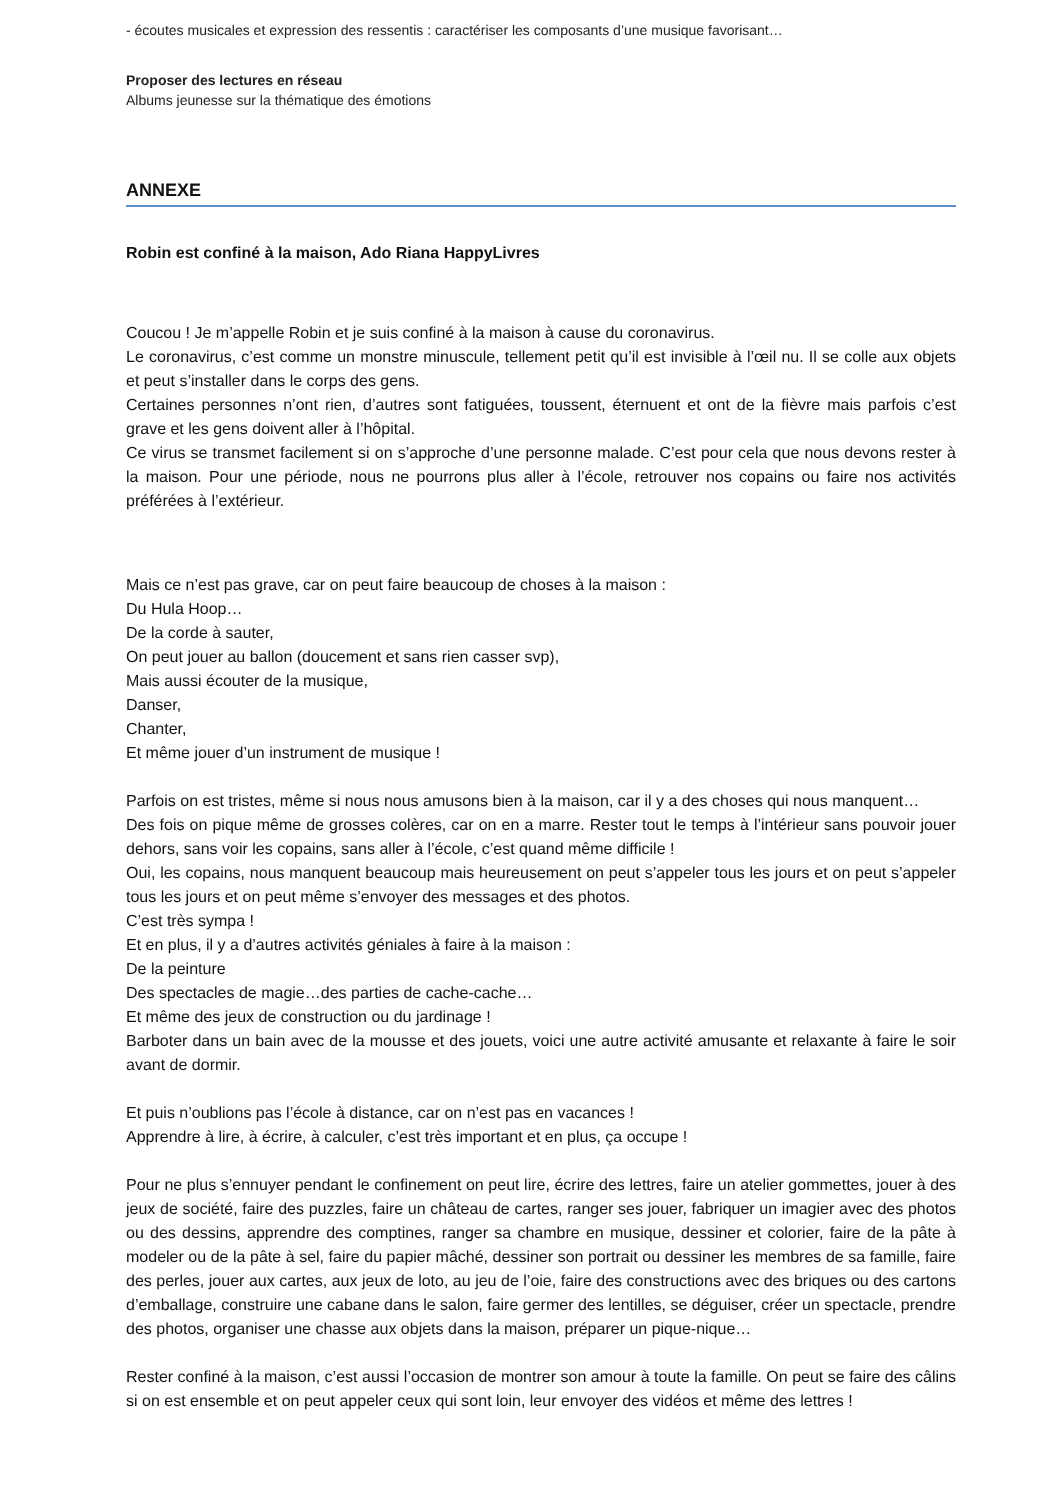- écoutes musicales et expression des ressentis : caractériser les composants d’une musique favorisant…
Proposer des lectures en réseau
Albums jeunesse sur la thématique des émotions
ANNEXE
Robin est confiné à la maison, Ado Riana HappyLivres
Coucou ! Je m’appelle Robin et je suis confiné à la maison à cause du coronavirus.
Le coronavirus, c’est comme un monstre minuscule, tellement petit qu’il est invisible à l’œil nu. Il se colle aux objets et peut s’installer dans le corps des gens.
Certaines personnes n’ont rien, d’autres sont fatiguées, toussent, éternuent et ont de la fièvre mais parfois c’est grave et les gens doivent aller à l’hôpital.
Ce virus se transmet facilement si on s’approche d’une personne malade. C’est pour cela que nous devons rester à la maison. Pour une période, nous ne pourrons plus aller à l’école, retrouver nos copains ou faire nos activités préférées à l’extérieur.
Mais ce n’est pas grave, car on peut faire beaucoup de choses à la maison :
Du Hula Hoop…
De la corde à sauter,
On peut jouer au ballon (doucement et sans rien casser svp),
Mais aussi écouter de la musique,
Danser,
Chanter,
Et même jouer d’un instrument de musique !
Parfois on est tristes, même si nous nous amusons bien à la maison, car il y a des choses qui nous manquent…
Des fois on pique même de grosses colères, car on en a marre. Rester tout le temps à l’intérieur sans pouvoir jouer dehors, sans voir les copains, sans aller à l’école, c’est quand même difficile !
Oui, les copains, nous manquent beaucoup mais heureusement on peut s’appeler tous les jours et on peut s’appeler tous les jours et on peut même s’envoyer des messages et des photos.
C’est très sympa !
Et en plus, il y a d’autres activités géniales à faire à la maison :
De la peinture
Des spectacles de magie…des parties de cache-cache…
Et même des jeux de construction ou du jardinage !
Barboter dans un bain avec de la mousse et des jouets, voici une autre activité amusante et relaxante à faire le soir avant de dormir.
Et puis n’oublions pas l’école à distance, car on n’est pas en vacances !
Apprendre à lire, à écrire, à calculer, c’est très important et en plus, ça occupe !
Pour ne plus s’ennuyer pendant le confinement on peut lire, écrire des lettres, faire un atelier gommettes, jouer à des jeux de société, faire des puzzles, faire un château de cartes, ranger ses jouer, fabriquer un imagier avec des photos ou des dessins, apprendre des comptines, ranger sa chambre en musique, dessiner et colorier, faire de la pâte à modeler ou de la pâte à sel, faire du papier mâché, dessiner son portrait ou dessiner les membres de sa famille, faire des perles, jouer aux cartes, aux jeux de loto, au jeu de l’oie, faire des constructions avec des briques ou des cartons d’emballage, construire une cabane dans le salon, faire germer des lentilles, se déguiser, créer un spectacle, prendre des photos, organiser une chasse aux objets dans la maison, préparer un pique-nique…
Rester confiné à la maison, c’est aussi l’occasion de montrer son amour à toute la famille. On peut se faire des câlins si on est ensemble et on peut appeler ceux qui sont loin, leur envoyer des vidéos et même des lettres !